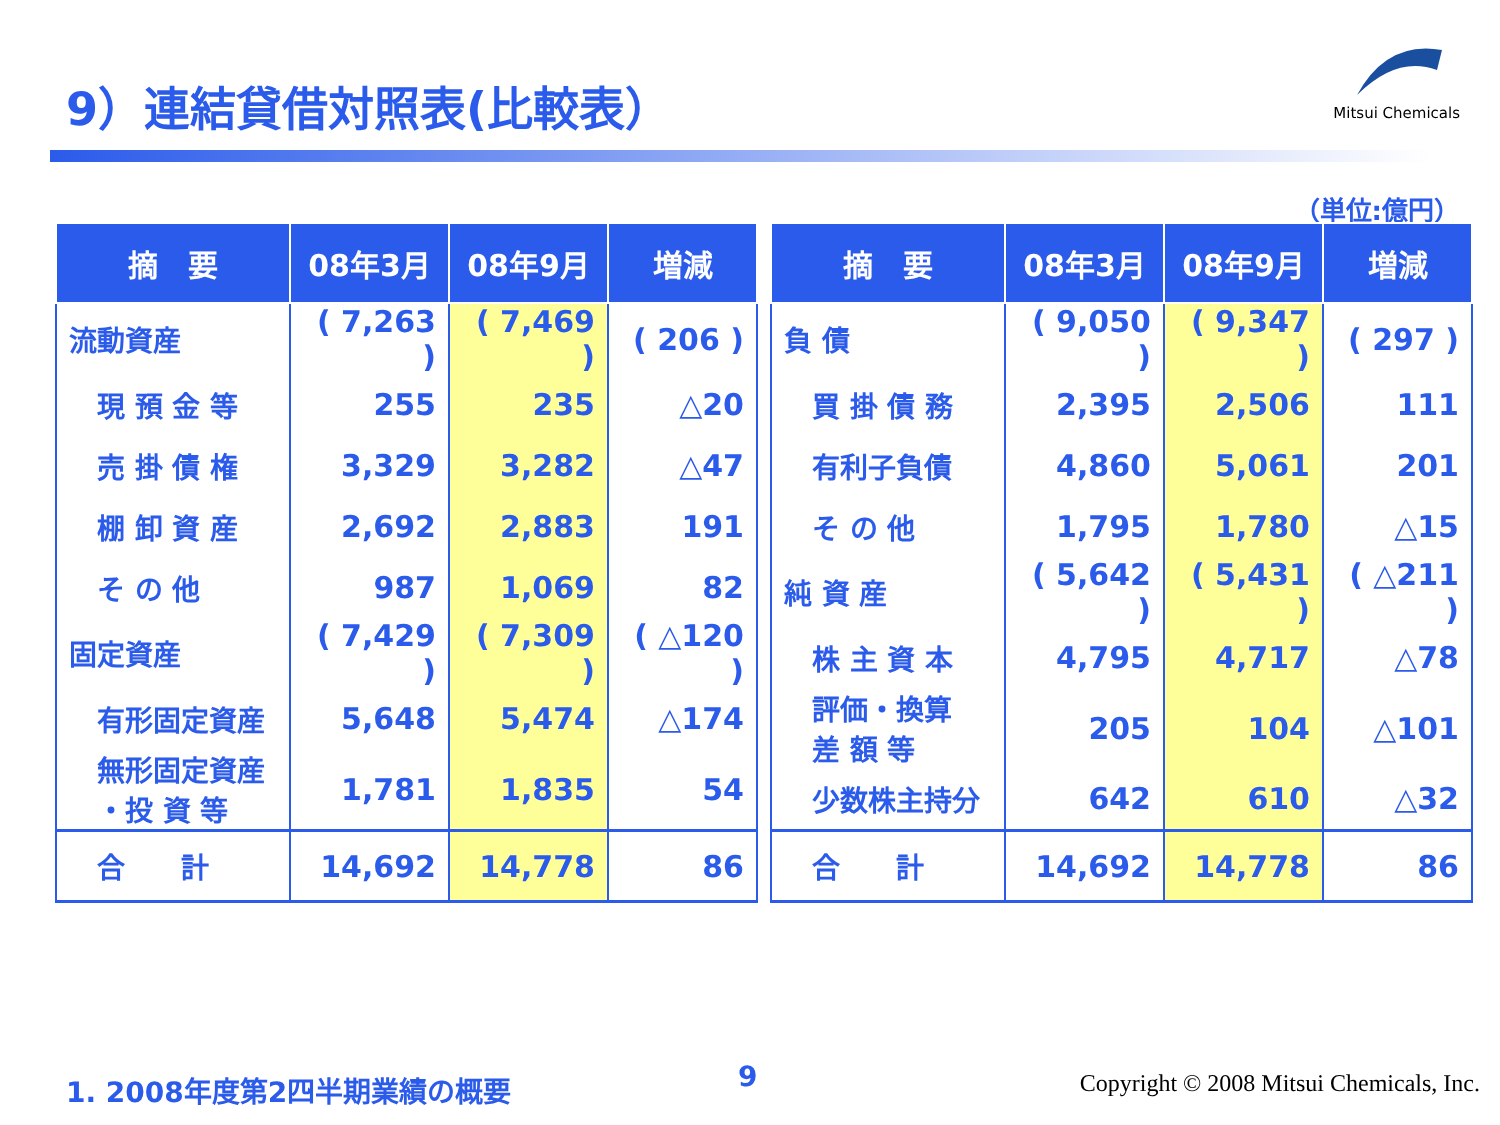9）連結貸借対照表(比較表）
Mitsui Chemicals
（単位:億円）
| 摘 要 | 08年3月 | 08年9月 | 増減 |
| --- | --- | --- | --- |
| 流動資産 | ( 7,263 ) | ( 7,469 ) | ( 206 ) |
| 現 預 金 等 | 255 | 235 | △20 |
| 売 掛 債 権 | 3,329 | 3,282 | △47 |
| 棚 卸 資 産 | 2,692 | 2,883 | 191 |
| そ の 他 | 987 | 1,069 | 82 |
| 固定資産 | ( 7,429 ) | ( 7,309 ) | ( △120 ) |
| 有形固定資産 | 5,648 | 5,474 | △174 |
| 無形固定資産 ・投 資 等 | 1,781 | 1,835 | 54 |
| 合 計 | 14,692 | 14,778 | 86 |
| 摘 要 | 08年3月 | 08年9月 | 増減 |
| --- | --- | --- | --- |
| 負 債 | ( 9,050 ) | ( 9,347 ) | ( 297 ) |
| 買 掛 債 務 | 2,395 | 2,506 | 111 |
| 有利子負債 | 4,860 | 5,061 | 201 |
| そ の 他 | 1,795 | 1,780 | △15 |
| 純 資 産 | ( 5,642 ) | ( 5,431 ) | ( △211 ) |
| 株 主 資 本 | 4,795 | 4,717 | △78 |
| 評価・換算 差 額 等 | 205 | 104 | △101 |
| 少数株主持分 | 642 | 610 | △32 |
| 合 計 | 14,692 | 14,778 | 86 |
1. 2008年度第2四半期業績の概要 9
Copyright © 2008 Mitsui Chemicals, Inc.